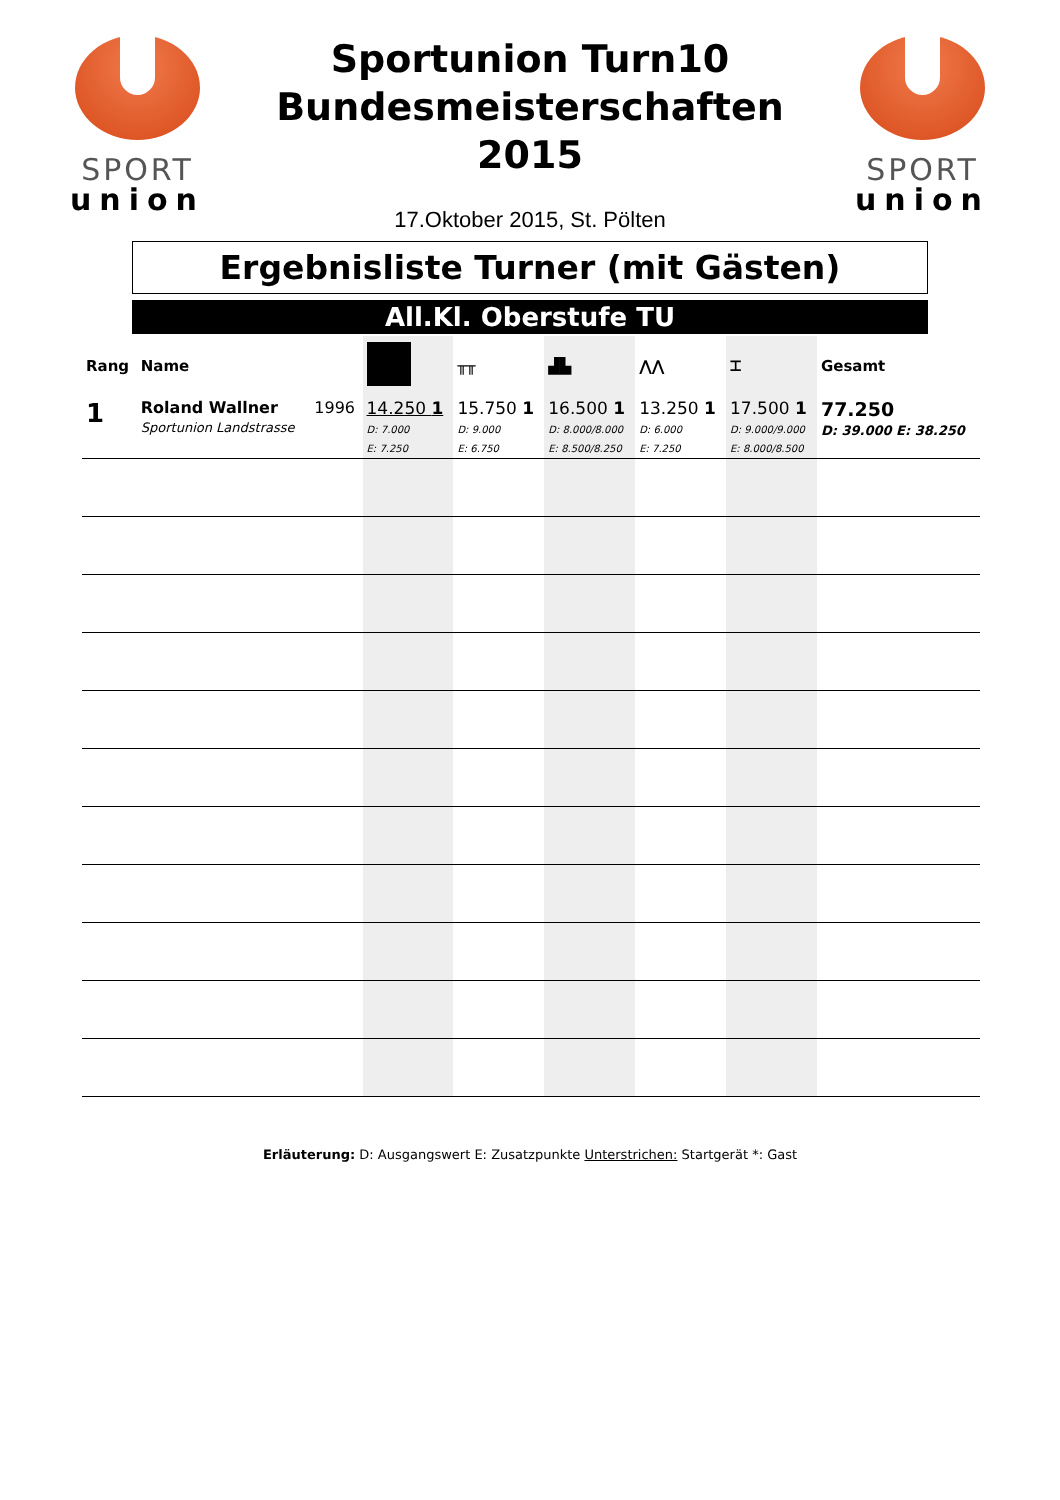SPORT
union
Sportunion Turn10
Bundesmeisterschaften
2015
17.Oktober 2015, St. Pölten
SPORT
union
Ergebnisliste Turner (mit Gästen)
All.Kl. Oberstufe TU
| Rang | Name | | | ╥╥ | ▟▙ | ⋀⋀ | ⌶ | Gesamt |
| --- | --- | --- | --- | --- | --- | --- | --- | --- |
| 1 | Roland Wallner Sportunion Landstrasse | 1996 | 14.250 1 D: 7.000 E: 7.250 | 15.750 1 D: 9.000 E: 6.750 | 16.500 1 D: 8.000/8.000 E: 8.500/8.250 | 13.250 1 D: 6.000 E: 7.250 | 17.500 1 D: 9.000/9.000 E: 8.000/8.500 | 77.250 D: 39.000 E: 38.250 |
Erläuterung: D: Ausgangswert E: Zusatzpunkte Unterstrichen: Startgerät *: Gast